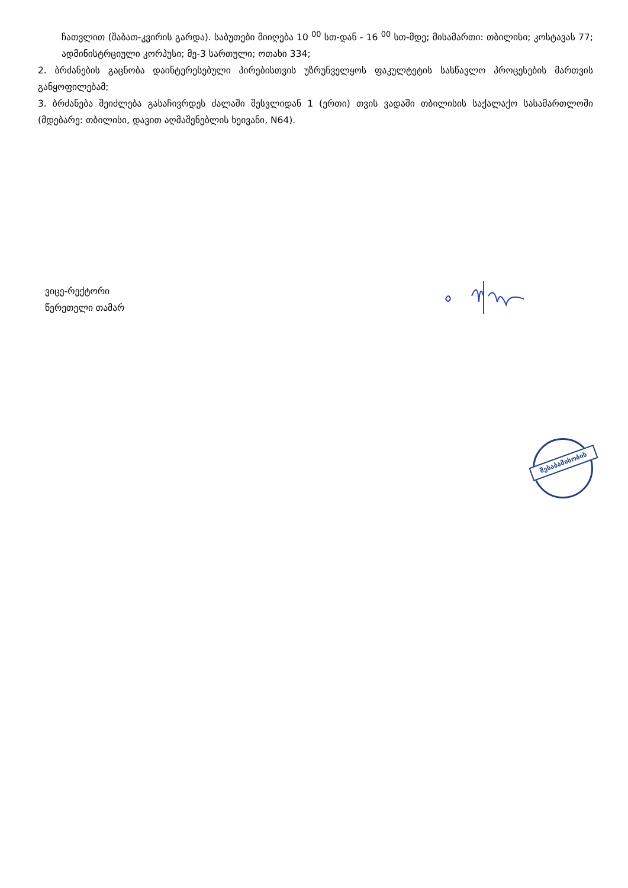ჩათვლით (შაბათ-კვირის გარდა). საბუთები მიიღება 10 <sup>00</sup> სთ-დან - 16 <sup>00</sup> სთ-მდე; მისამართი: თბილისი; კოსტავას 77; ადმინისტრციული კორპუსი; მე-3 სართული; ოთახი 334;
2. ბრძანების გაცნობა დაინტერესებული პირებისთვის უზრუნველყოს ფაკულტეტის სასწავლო პროცესების მართვის განყოფილებამ;
3. ბრძანება შეიძლება გასაჩივრდეს ძალაში შესვლიდან 1 (ერთი) თვის ვადაში თბილისის საქალაქო სასამართლოში (მდებარე: თბილისი, დავით აღმაშენებლის ხეივანი, N64).
ვიცე-რექტორი
წერეთელი თამარ
შესაბამისობის